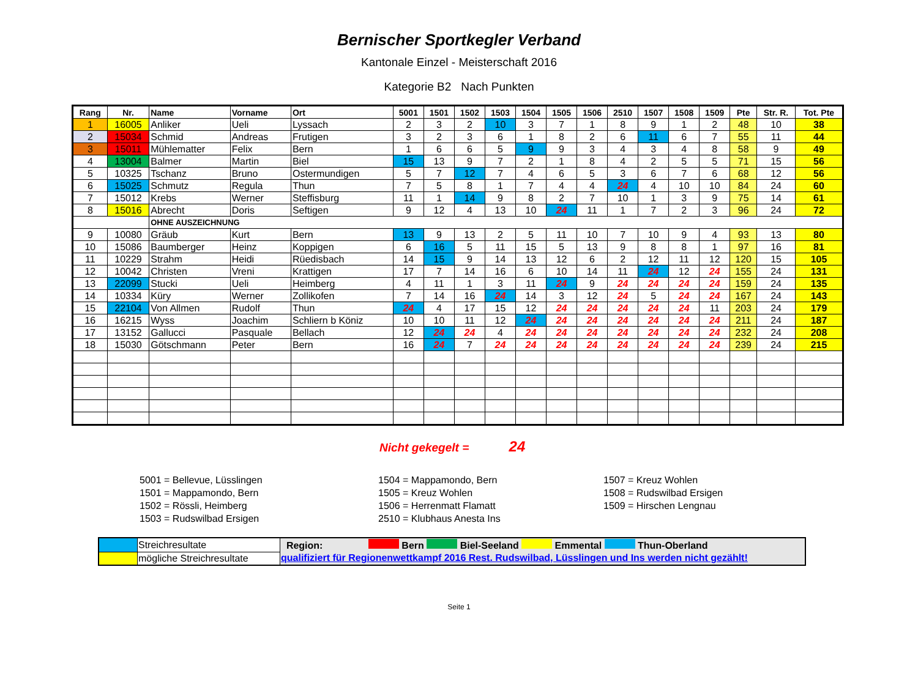Bernischer Sportkegler Verband
Kantonale Einzel - Meisterschaft 2016
Kategorie B2 Nach Punkten
| Rang | Nr. | Name | Vorname | Ort | 5001 | 1501 | 1502 | 1503 | 1504 | 1505 | 1506 | 2510 | 1507 | 1508 | 1509 | Pte | Str. R. | Tot. Pte |
| --- | --- | --- | --- | --- | --- | --- | --- | --- | --- | --- | --- | --- | --- | --- | --- | --- | --- | --- |
| 1 | 16005 | Anliker | Ueli | Lyssach | 2 | 3 | 2 | 10 | 3 | 7 | 1 | 8 | 9 | 1 | 2 | 48 | 10 | 38 |
| 2 | 15034 | Schmid | Andreas | Frutigen | 3 | 2 | 3 | 6 | 1 | 8 | 2 | 6 | 11 | 6 | 7 | 55 | 11 | 44 |
| 3 | 15011 | Mühlematter | Felix | Bern | 1 | 6 | 6 | 5 | 9 | 9 | 3 | 4 | 3 | 4 | 8 | 58 | 9 | 49 |
| 4 | 13004 | Balmer | Martin | Biel | 15 | 13 | 9 | 7 | 2 | 1 | 8 | 4 | 2 | 5 | 5 | 71 | 15 | 56 |
| 5 | 10325 | Tschanz | Bruno | Ostermundigen | 5 | 7 | 12 | 7 | 4 | 6 | 5 | 3 | 6 | 7 | 6 | 68 | 12 | 56 |
| 6 | 15025 | Schmutz | Regula | Thun | 7 | 5 | 8 | 1 | 7 | 4 | 4 | 24 | 4 | 10 | 10 | 84 | 24 | 60 |
| 7 | 15012 | Krebs | Werner | Steffisburg | 11 | 1 | 14 | 9 | 8 | 2 | 7 | 10 | 1 | 3 | 9 | 75 | 14 | 61 |
| 8 | 15016 | Abrecht | Doris | Seftigen | 9 | 12 | 4 | 13 | 10 | 24 | 11 | 1 | 7 | 2 | 3 | 96 | 24 | 72 |
| | | OHNE AUSZEICHNUNG | | | | | | | | | | | | | | | | |
| 9 | 10080 | Gräub | Kurt | Bern | 13 | 9 | 13 | 2 | 5 | 11 | 10 | 7 | 10 | 9 | 4 | 93 | 13 | 80 |
| 10 | 15086 | Baumberger | Heinz | Koppigen | 6 | 16 | 5 | 11 | 15 | 5 | 13 | 9 | 8 | 8 | 1 | 97 | 16 | 81 |
| 11 | 10229 | Strahm | Heidi | Rüedisbach | 14 | 15 | 9 | 14 | 13 | 12 | 6 | 2 | 12 | 11 | 12 | 120 | 15 | 105 |
| 12 | 10042 | Christen | Vreni | Krattigen | 17 | 7 | 14 | 16 | 6 | 10 | 14 | 11 | 24 | 12 | 24 | 155 | 24 | 131 |
| 13 | 22099 | Stucki | Ueli | Heimberg | 4 | 11 | 1 | 3 | 11 | 24 | 9 | 24 | 24 | 24 | 24 | 159 | 24 | 135 |
| 14 | 10334 | Küry | Werner | Zollikofen | 7 | 14 | 16 | 24 | 14 | 3 | 12 | 24 | 5 | 24 | 24 | 167 | 24 | 143 |
| 15 | 22104 | Von Allmen | Rudolf | Thun | 24 | 4 | 17 | 15 | 12 | 24 | 24 | 24 | 24 | 24 | 11 | 203 | 24 | 179 |
| 16 | 16215 | Wyss | Joachim | Schliern b Köniz | 10 | 10 | 11 | 12 | 24 | 24 | 24 | 24 | 24 | 24 | 24 | 211 | 24 | 187 |
| 17 | 13152 | Gallucci | Pasquale | Bellach | 12 | 24 | 24 | 4 | 24 | 24 | 24 | 24 | 24 | 24 | 24 | 232 | 24 | 208 |
| 18 | 15030 | Götschmann | Peter | Bern | 16 | 24 | 7 | 24 | 24 | 24 | 24 | 24 | 24 | 24 | 24 | 239 | 24 | 215 |
Nicht gekegelt = 24
5001 = Bellevue, Lüsslingen
1501 = Mappamondo, Bern
1502 = Rössli, Heimberg
1503 = Rudswilbad Ersigen
1504 = Mappamondo, Bern
1505 = Kreuz Wohlen
1506 = Herrenmatt Flamatt
2510 = Klubhaus Anesta Ins
1507 = Kreuz Wohlen
1508 = Rudswilbad Ersigen
1509 = Hirschen Lengnau
| | Streichresultate | Region: Bern Biel-Seeland Emmental Thun-Oberland |
| | mögliche Streichresultate | qualifiziert für Regionenwettkampf 2016 Rest. Rudswilbad, Lüsslingen und Ins werden nicht gezählt! |
Seite 1